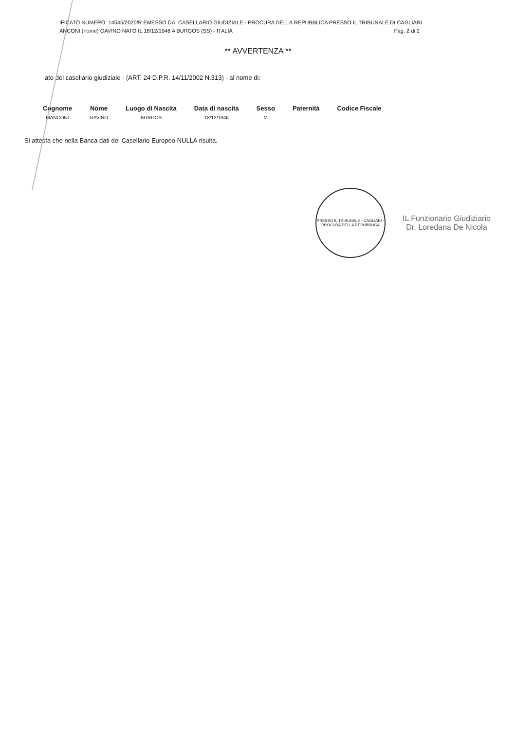IFICATO NUMERO: 14545/2020/R EMESSO DA: CASELLARIO GIUDIZIALE - PROCURA DELLA REPUBBLICA PRESSO IL TRIBUNALE DI CAGLIARI
Pag. 2 di 2 ANCONI (nome) GAVINO NATO IL 18/12/1946 A BURGOS (SS) - ITALIA
** AVVERTENZA **
ato del casellario giudiziale - (ART. 24 D.P.R. 14/11/2002 N.313) - al nome di:
| Cognome | Nome | Luogo di Nascita | Data di nascita | Sesso | Paternità | Codice Fiscale |
| --- | --- | --- | --- | --- | --- | --- |
| MANCONI | GAVINO | BURGOS | 18/12/1946 | M | | |
Si attesta che nella Banca dati del Casellario Europeo NULLA risulta.
PRESSO IL TRIBUNALE - CAGLIARI - PROCURA DELLA REPUBBLICA
IL Funzionario Giudiziario
Dr. Loredana De Nicola